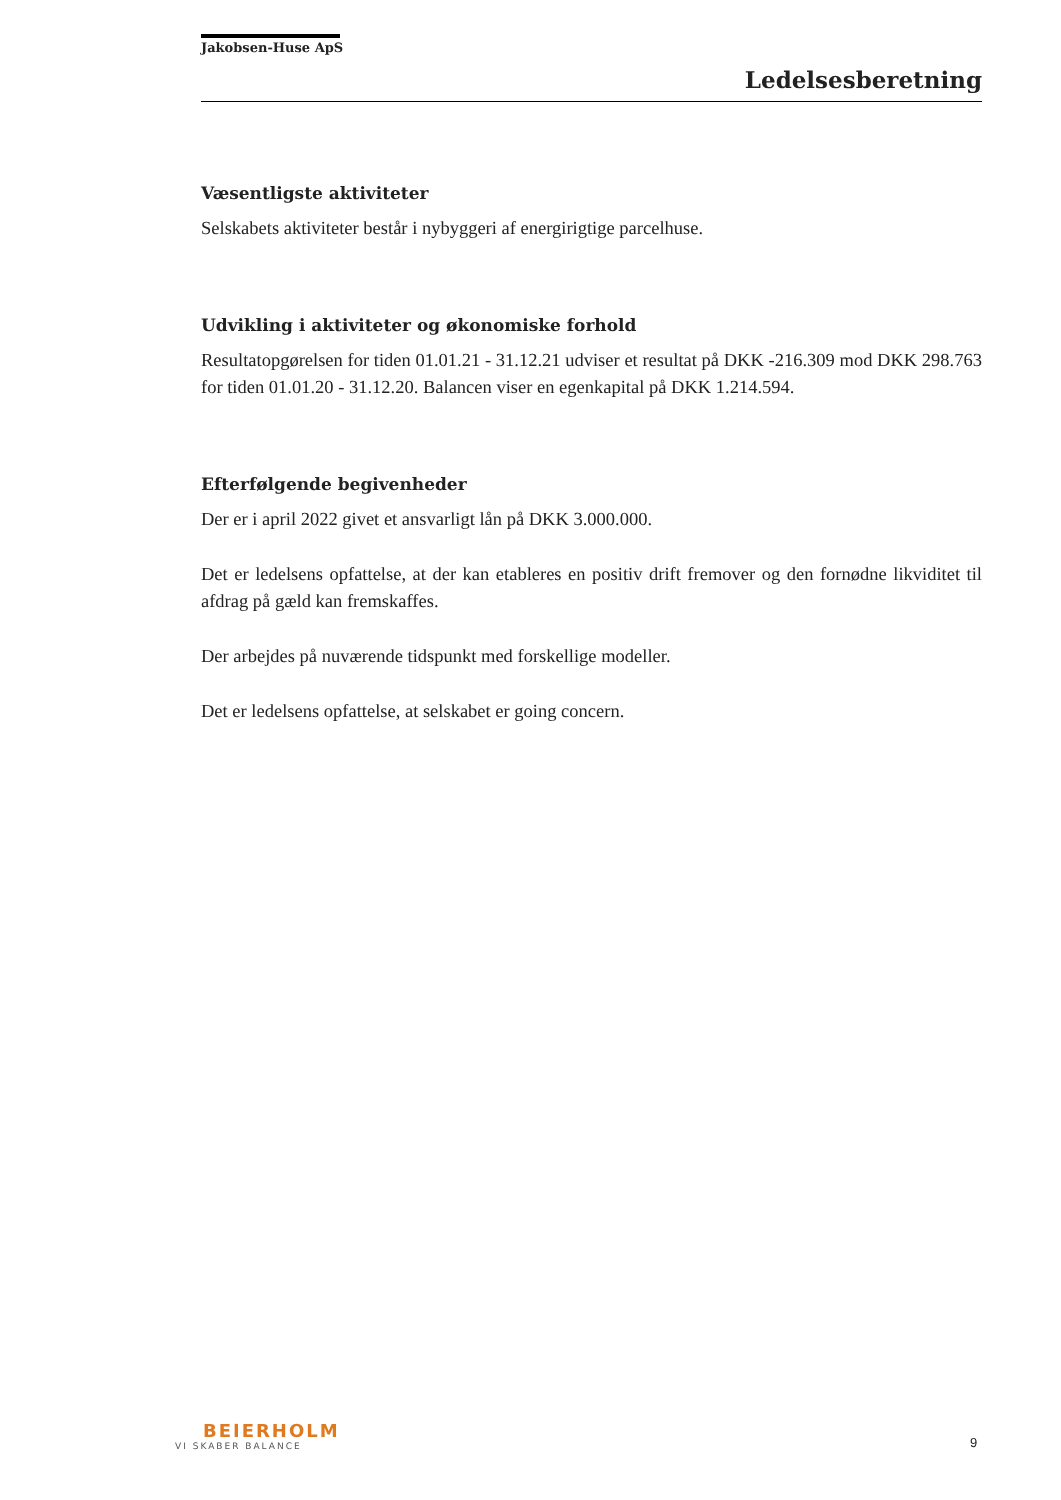Jakobsen-Huse ApS
Ledelsesberetning
Væsentligste aktiviteter
Selskabets aktiviteter består i nybyggeri af energirigtige parcelhuse.
Udvikling i aktiviteter og økonomiske forhold
Resultatopgørelsen for tiden 01.01.21 - 31.12.21 udviser et resultat på DKK -216.309 mod DKK 298.763 for tiden 01.01.20 - 31.12.20. Balancen viser en egenkapital på DKK 1.214.594.
Efterfølgende begivenheder
Der er i april 2022 givet et ansvarligt lån på DKK 3.000.000.
Det er ledelsens opfattelse, at der kan etableres en positiv drift fremover og den fornødne likviditet til afdrag på gæld kan fremskaffes.
Der arbejdes på nuværende tidspunkt med forskellige modeller.
Det er ledelsens opfattelse, at selskabet er going concern.
BEIERHOLM
VI SKABER BALANCE
9